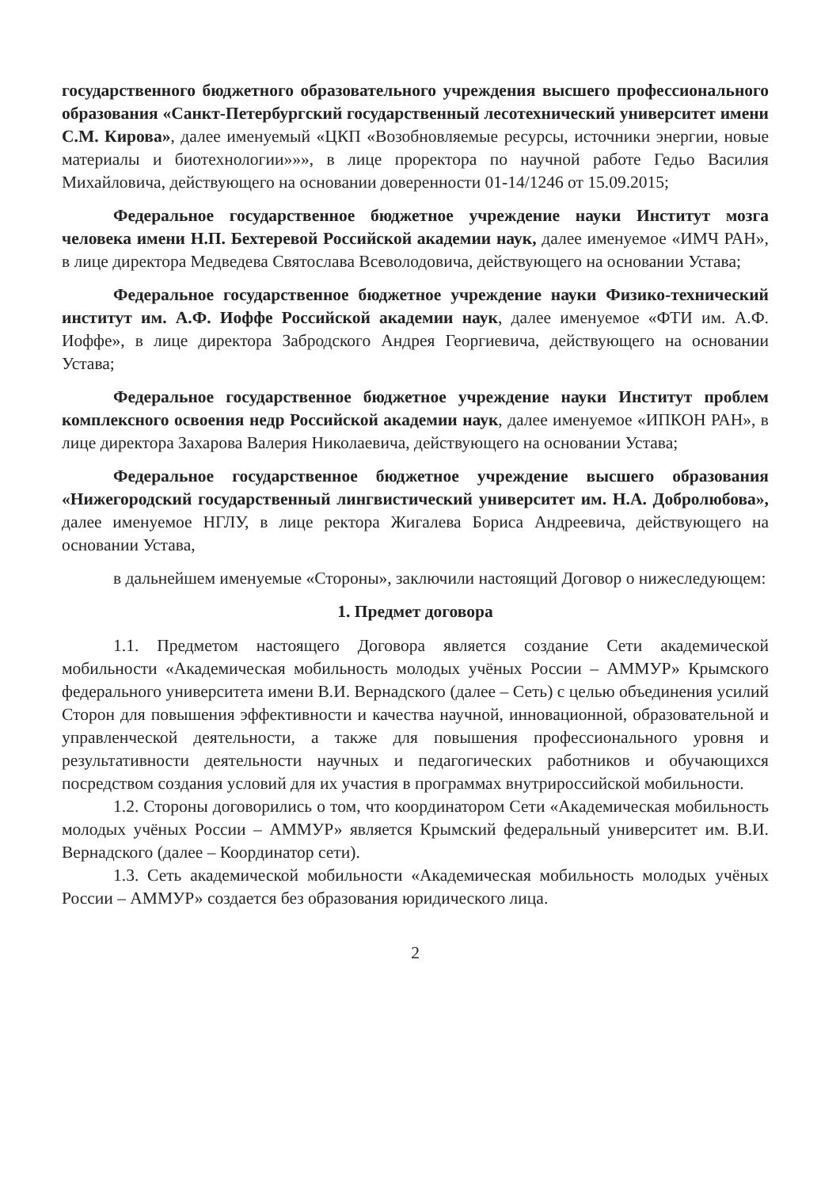государственного бюджетного образовательного учреждения высшего профессионального образования «Санкт-Петербургский государственный лесотехнический университет имени С.М. Кирова», далее именуемый «ЦКП «Возобновляемые ресурсы, источники энергии, новые материалы и биотехнологии»»», в лице проректора по научной работе Гедьо Василия Михайловича, действующего на основании доверенности 01-14/1246 от 15.09.2015;
Федеральное государственное бюджетное учреждение науки Институт мозга человека имени Н.П. Бехтеревой Российской академии наук, далее именуемое «ИМЧ РАН», в лице директора Медведева Святослава Всеволодовича, действующего на основании Устава;
Федеральное государственное бюджетное учреждение науки Физико-технический институт им. А.Ф. Иоффе Российской академии наук, далее именуемое «ФТИ им. А.Ф. Иоффе», в лице директора Забродского Андрея Георгиевича, действующего на основании Устава;
Федеральное государственное бюджетное учреждение науки Институт проблем комплексного освоения недр Российской академии наук, далее именуемое «ИПКОН РАН», в лице директора Захарова Валерия Николаевича, действующего на основании Устава;
Федеральное государственное бюджетное учреждение высшего образования «Нижегородский государственный лингвистический университет им. Н.А. Добролюбова», далее именуемое НГЛУ, в лице ректора Жигалева Бориса Андреевича, действующего на основании Устава,
в дальнейшем именуемые «Стороны», заключили настоящий Договор о нижеследующем:
1. Предмет договора
1.1. Предметом настоящего Договора является создание Сети академической мобильности «Академическая мобильность молодых учёных России – АММУР» Крымского федерального университета имени В.И. Вернадского (далее – Сеть) с целью объединения усилий Сторон для повышения эффективности и качества научной, инновационной, образовательной и управленческой деятельности, а также для повышения профессионального уровня и результативности деятельности научных и педагогических работников и обучающихся посредством создания условий для их участия в программах внутрироссийской мобильности.
1.2. Стороны договорились о том, что координатором Сети «Академическая мобильность молодых учёных России – АММУР» является Крымский федеральный университет им. В.И. Вернадского (далее – Координатор сети).
1.3. Сеть академической мобильности «Академическая мобильность молодых учёных России – АММУР» создается без образования юридического лица.
2